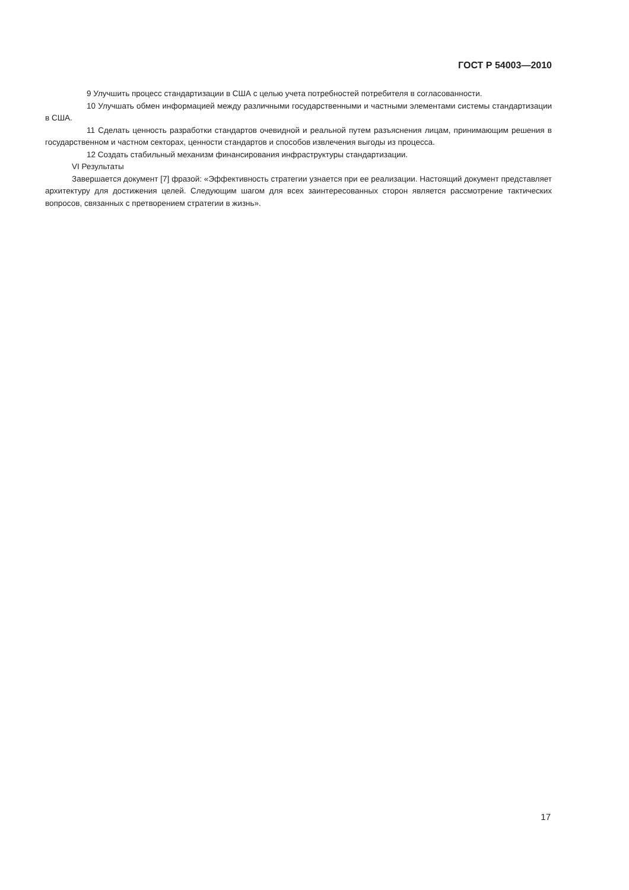ГОСТ Р 54003—2010
9 Улучшить процесс стандартизации в США с целью учета потребностей потребителя в согласованности.
10 Улучшать обмен информацией между различными государственными и частными элементами системы стандартизации в США.
11 Сделать ценность разработки стандартов очевидной и реальной путем разъяснения лицам, принимающим решения в государственном и частном секторах, ценности стандартов и способов извлечения выгоды из процесса.
12 Создать стабильный механизм финансирования инфраструктуры стандартизации.
VI Результаты
Завершается документ [7] фразой: «Эффективность стратегии узнается при ее реализации. Настоящий документ представляет архитектуру для достижения целей. Следующим шагом для всех заинтересованных сторон является рассмотрение тактических вопросов, связанных с претворением стратегии в жизнь».
17